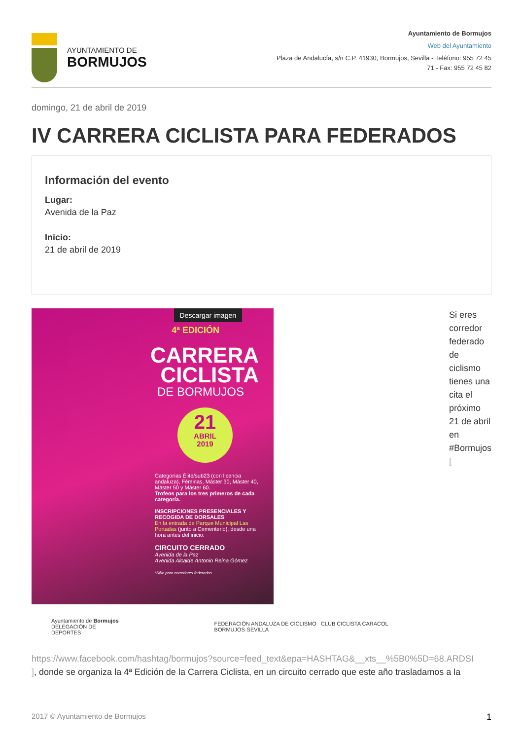AYUNTAMIENTO DE
BORMUJOS
Ayuntamiento de Bormujos
Web del Ayuntamiento
Plaza de Andalucía, s/n C.P. 41930, Bormujos, Sevilla - Teléfono: 955 72 45
71 - Fax: 955 72 45 82
domingo, 21 de abril de 2019
IV CARRERA CICLISTA PARA FEDERADOS
Información del evento
Lugar:
Avenida de la Paz
Inicio:
21 de abril de 2019
Descargar imagen
4ª EDICIÓN
CARRERA
CICLISTA
DE BORMUJOS
21
ABRIL
2019
Categorías Élite/sub23 (con licencia andaluza), Féminas, Máster 30, Máster 40, Máster 50 y Máster 60.
Trofeos para los tres primeros de cada categoría.
INSCRIPCIONES PRESENCIALES Y RECOGIDA DE DORSALES
En la entrada de Parque Municipal Las Portadas (junto a Cementerio), desde una hora antes del inicio.
CIRCUITO CERRADO
Avenida de la Paz
Avenida Alcalde Antonio Reina Gómez
*Sólo para corredores federados.
Ayuntamiento de Bormujos
DELEGACIÓN DE DEPORTES
FEDERACIÓN ANDALUZA DE CICLISMO CLUB CICLISTA CARACOL BORMUJOS·SEVILLA
Si eres corredor federado de ciclismo tienes una cita el próximo 21 de abril en #Bormujos [
https://www.facebook.com/hashtag/bormujos?source=feed_text&epa=HASHTAG&__xts__%5B0%5D=68.ARDSI
], donde se organiza la 4ª Edición de la Carrera Ciclista, en un circuito cerrado que este año trasladamos a la
2017 © Ayuntamiento de Bormujos 1